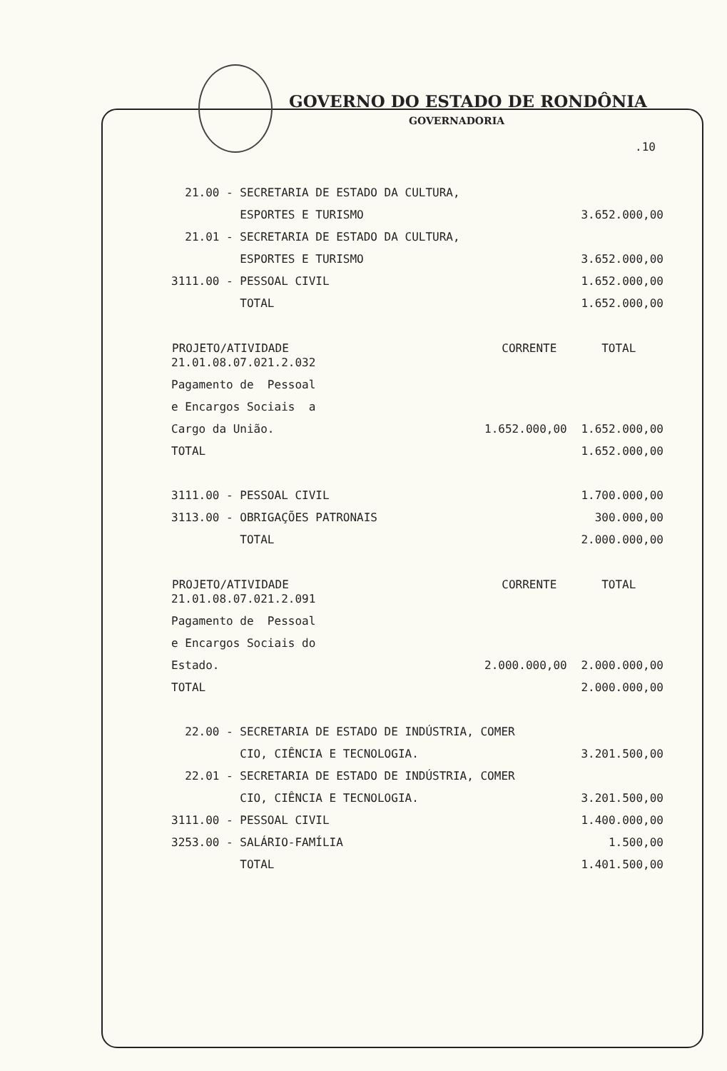GOVERNO DO ESTADO DE RONDÔNIA
GOVERNADORIA
.10
| 21.00 - SECRETARIA DE ESTADO DA CULTURA, | | |
| ESPORTES E TURISMO | | 3.652.000,00 |
| 21.01 - SECRETARIA DE ESTADO DA CULTURA, | | |
| ESPORTES E TURISMO | | 3.652.000,00 |
| 3111.00 - PESSOAL CIVIL | | 1.652.000,00 |
| TOTAL | | 1.652.000,00 |
| PROJETO/ATIVIDADE | CORRENTE | TOTAL |
| 21.01.08.07.021.2.032 | | |
| Pagamento de Pessoal | | |
| e Encargos Sociais a | | |
| Cargo da União. | 1.652.000,00 | 1.652.000,00 |
| TOTAL | | 1.652.000,00 |
| 3111.00 - PESSOAL CIVIL | | 1.700.000,00 |
| 3113.00 - OBRIGAÇÕES PATRONAIS | | 300.000,00 |
| TOTAL | | 2.000.000,00 |
| PROJETO/ATIVIDADE | CORRENTE | TOTAL |
| 21.01.08.07.021.2.091 | | |
| Pagamento de Pessoal | | |
| e Encargos Sociais do | | |
| Estado. | 2.000.000,00 | 2.000.000,00 |
| TOTAL | | 2.000.000,00 |
| 22.00 - SECRETARIA DE ESTADO DE INDÚSTRIA, COMER | | |
| CIO, CIÊNCIA E TECNOLOGIA. | | 3.201.500,00 |
| 22.01 - SECRETARIA DE ESTADO DE INDÚSTRIA, COMER | | |
| CIO, CIÊNCIA E TECNOLOGIA. | | 3.201.500,00 |
| 3111.00 - PESSOAL CIVIL | | 1.400.000,00 |
| 3253.00 - SALÁRIO-FAMÍLIA | | 1.500,00 |
| TOTAL | | 1.401.500,00 |